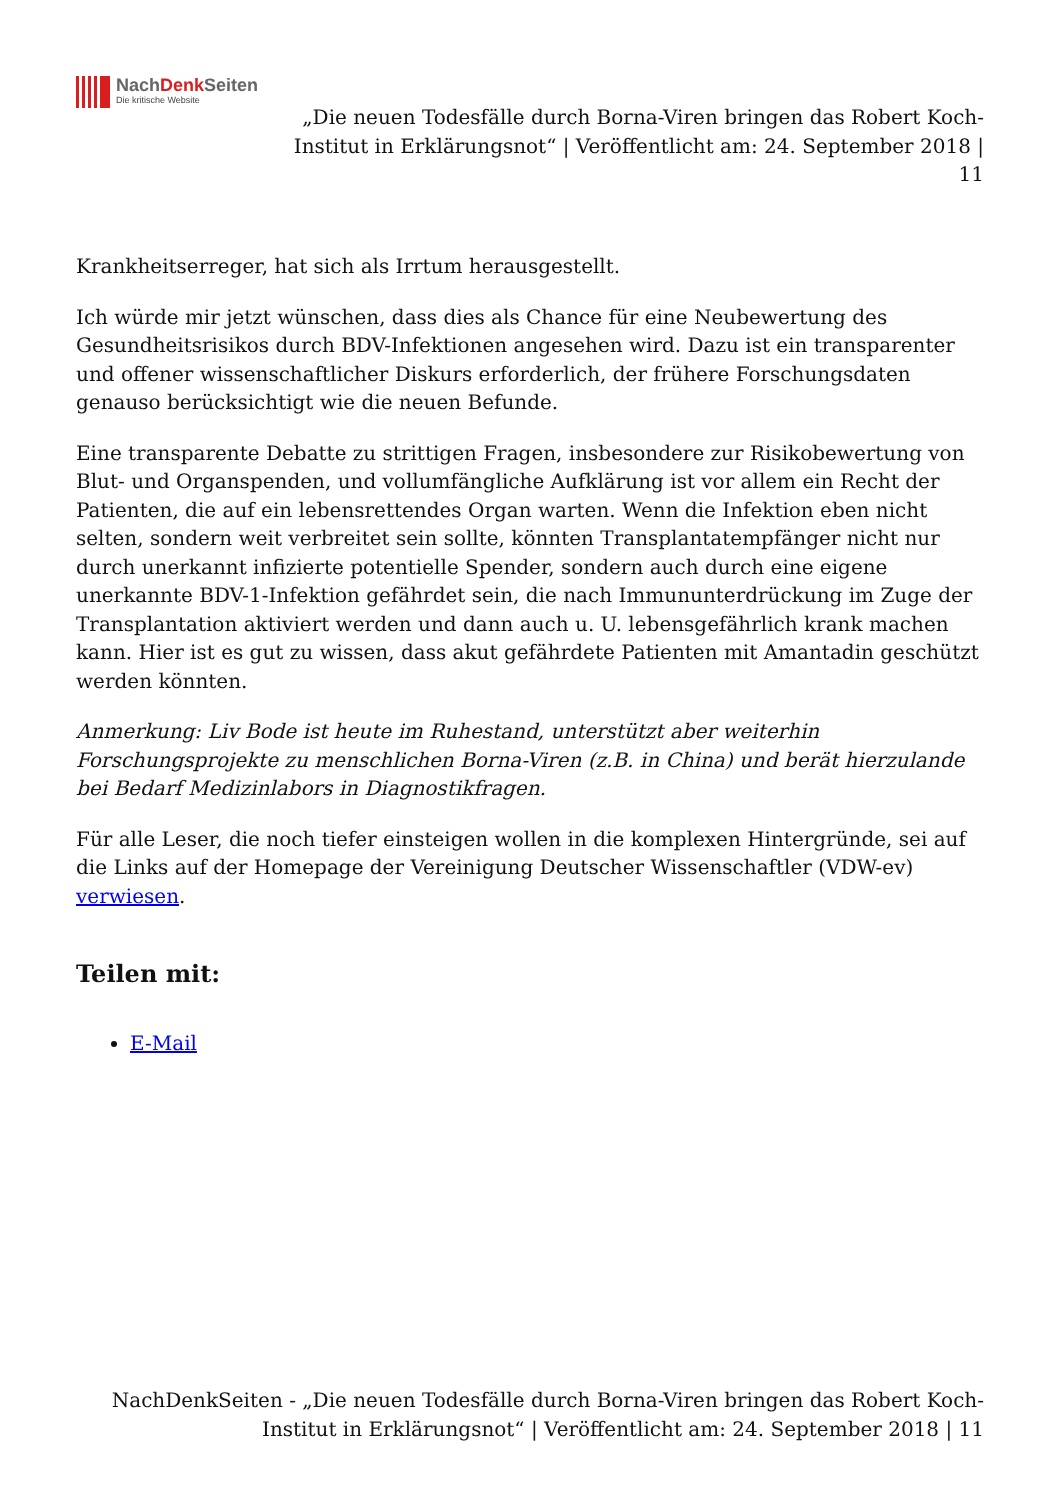NachDenk Seiten
Die kritische Website
„Die neuen Todesfälle durch Borna-Viren bringen das Robert Koch-Institut in Erklärungsnot“ | Veröffentlicht am: 24. September 2018 | 11
Krankheitserreger, hat sich als Irrtum herausgestellt.
Ich würde mir jetzt wünschen, dass dies als Chance für eine Neubewertung des Gesundheitsrisikos durch BDV-Infektionen angesehen wird. Dazu ist ein transparenter und offener wissenschaftlicher Diskurs erforderlich, der frühere Forschungsdaten genauso berücksichtigt wie die neuen Befunde.
Eine transparente Debatte zu strittigen Fragen, insbesondere zur Risikobewertung von Blut- und Organspenden, und vollumfängliche Aufklärung ist vor allem ein Recht der Patienten, die auf ein lebensrettendes Organ warten. Wenn die Infektion eben nicht selten, sondern weit verbreitet sein sollte, könnten Transplantatempfänger nicht nur durch unerkannt infizierte potentielle Spender, sondern auch durch eine eigene unerkannte BDV-1-Infektion gefährdet sein, die nach Immununterdrückung im Zuge der Transplantation aktiviert werden und dann auch u. U. lebensgefährlich krank machen kann. Hier ist es gut zu wissen, dass akut gefährdete Patienten mit Amantadin geschützt werden könnten.
Anmerkung: Liv Bode ist heute im Ruhestand, unterstützt aber weiterhin Forschungsprojekte zu menschlichen Borna-Viren (z.B. in China) und berät hierzulande bei Bedarf Medizinlabors in Diagnostikfragen.
Für alle Leser, die noch tiefer einsteigen wollen in die komplexen Hintergründe, sei auf die Links auf der Homepage der Vereinigung Deutscher Wissenschaftler (VDW-ev) verwiesen.
Teilen mit:
E-Mail
NachDenkSeiten - „Die neuen Todesfälle durch Borna-Viren bringen das Robert Koch-Institut in Erklärungsnot“ | Veröffentlicht am: 24. September 2018 | 11